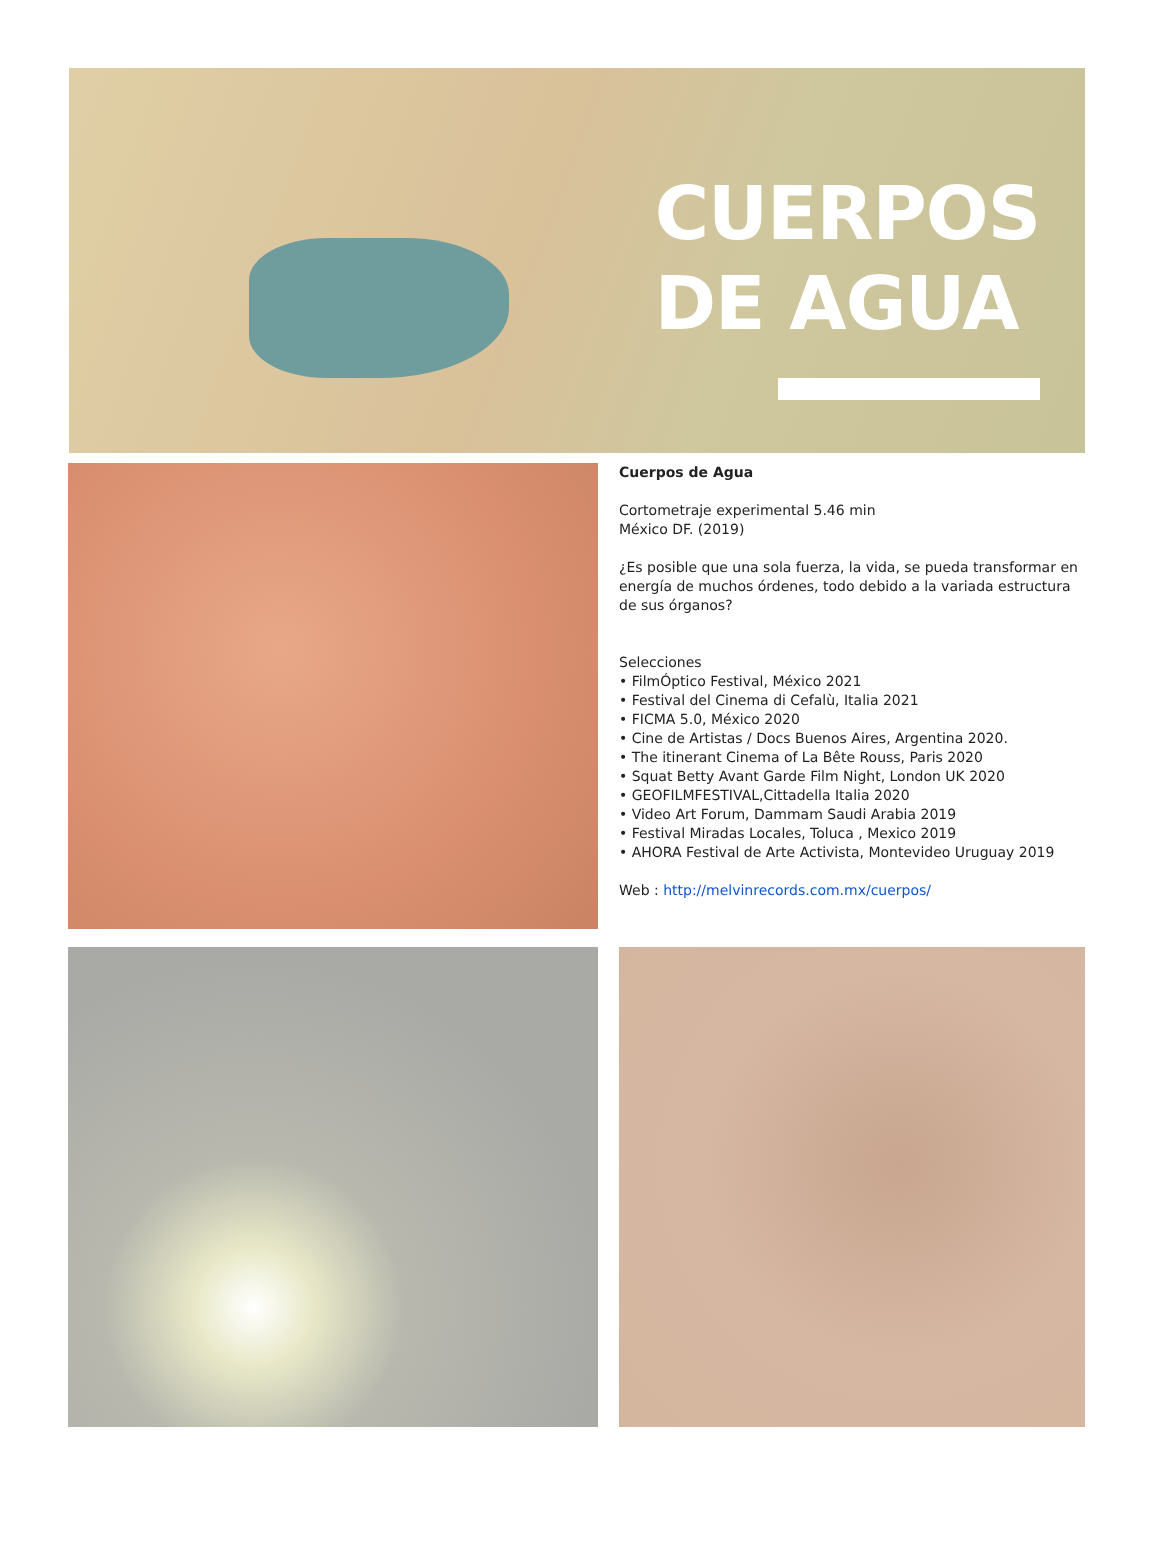CUERPOS
DE AGUA
Cuerpos de Agua
Cortometraje experimental 5.46 min
México DF. (2019)
¿Es posible que una sola fuerza, la vida, se pueda transformar en energía de muchos órdenes, todo debido a la variada estructura de sus órganos?
Selecciones
• FilmÓptico Festival, México 2021
• Festival del Cinema di Cefalù, Italia 2021
• FICMA 5.0, México 2020
• Cine de Artistas / Docs Buenos Aires, Argentina 2020.
• The itinerant Cinema of La Bête Rouss, Paris 2020
• Squat Betty Avant Garde Film Night, London UK 2020
• GEOFILMFESTIVAL,Cittadella Italia 2020
• Video Art Forum, Dammam Saudi Arabia 2019
• Festival Miradas Locales, Toluca , Mexico 2019
• AHORA Festival de Arte Activista, Montevideo Uruguay 2019
Web : http://melvinrecords.com.mx/cuerpos/